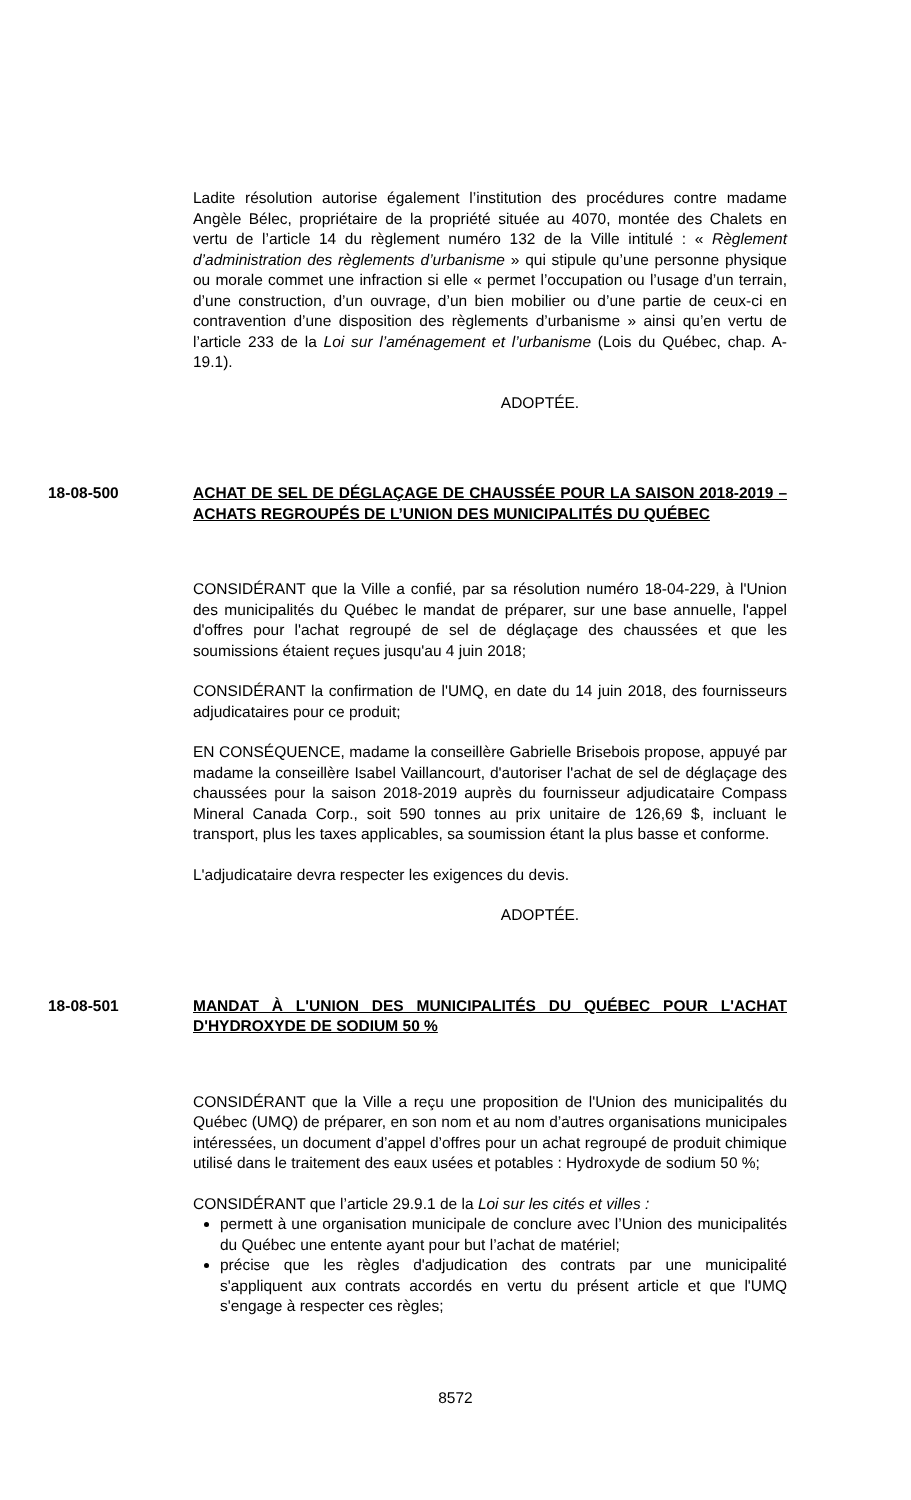Ladite résolution autorise également l’institution des procédures contre madame Angèle Bélec, propriétaire de la propriété située au 4070, montée des Chalets en vertu de l’article 14 du règlement numéro 132 de la Ville intitulé : « Règlement d’administration des règlements d’urbanisme » qui stipule qu’une personne physique ou morale commet une infraction si elle « permet l’occupation ou l’usage d’un terrain, d’une construction, d’un ouvrage, d’un bien mobilier ou d’une partie de ceux-ci en contravention d’une disposition des règlements d’urbanisme » ainsi qu’en vertu de l’article 233 de la Loi sur l’aménagement et l’urbanisme (Lois du Québec, chap. A-19.1).
ADOPTÉE.
18-08-500 ACHAT DE SEL DE DÉGLAÇAGE DE CHAUSSÉE POUR LA SAISON 2018-2019 – ACHATS REGROUPÉS DE L’UNION DES MUNICIPALITÉS DU QUÉBEC
CONSIDÉRANT que la Ville a confié, par sa résolution numéro 18-04-229, à l'Union des municipalités du Québec le mandat de préparer, sur une base annuelle, l'appel d'offres pour l'achat regroupé de sel de déglaçage des chaussées et que les soumissions étaient reçues jusqu'au 4 juin 2018;
CONSIDÉRANT la confirmation de l'UMQ, en date du 14 juin 2018, des fournisseurs adjudicataires pour ce produit;
EN CONSÉQUENCE, madame la conseillère Gabrielle Brisebois propose, appuyé par madame la conseillère Isabel Vaillancourt, d'autoriser l'achat de sel de déglaçage des chaussées pour la saison 2018-2019 auprès du fournisseur adjudicataire Compass Mineral Canada Corp., soit 590 tonnes au prix unitaire de 126,69 $, incluant le transport, plus les taxes applicables, sa soumission étant la plus basse et conforme.
L'adjudicataire devra respecter les exigences du devis.
ADOPTÉE.
18-08-501 MANDAT À L'UNION DES MUNICIPALITÉS DU QUÉBEC POUR L'ACHAT D'HYDROXYDE DE SODIUM 50 %
CONSIDÉRANT que la Ville a reçu une proposition de l'Union des municipalités du Québec (UMQ) de préparer, en son nom et au nom d’autres organisations municipales intéressées, un document d’appel d’offres pour un achat regroupé de produit chimique utilisé dans le traitement des eaux usées et potables : Hydroxyde de sodium 50 %;
CONSIDÉRANT que l’article 29.9.1 de la Loi sur les cités et villes :
permett à une organisation municipale de conclure avec l’Union des municipalités du Québec une entente ayant pour but l’achat de matériel;
précise que les règles d'adjudication des contrats par une municipalité s'appliquent aux contrats accordés en vertu du présent article et que l'UMQ s'engage à respecter ces règles;
8572